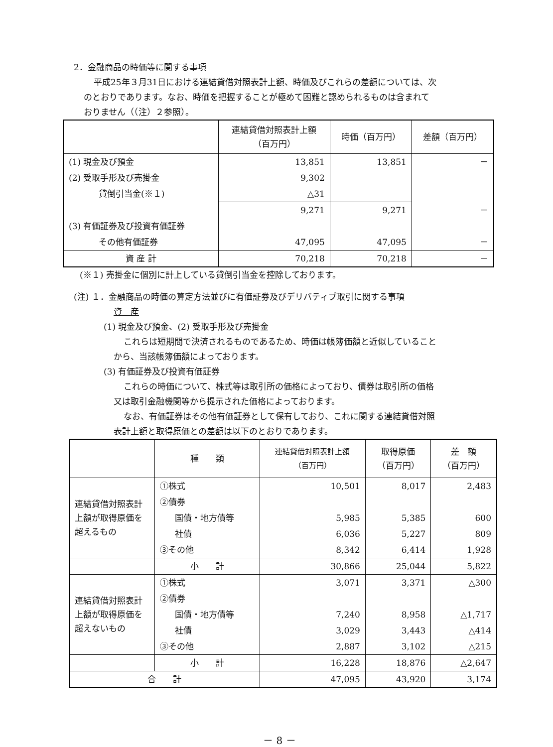2．金融商品の時価等に関する事項
平成25年３月31日における連結貸借対照表計上額、時価及びこれらの差額については、次
のとおりであります。なお、時価を把握することが極めて困難と認められるものは含まれて
おりません（（注）２参照）。
| | 連結貸借対照表計上額 （百万円） | 時価（百万円） | 差額（百万円） |
| --- | --- | --- | --- |
| (1) 現金及び預金 | 13,851 | 13,851 | － |
| (2) 受取手形及び売掛金 | 9,302 | | |
| 貸倒引当金(※１) | △31 | | |
| | 9,271 | 9,271 | － |
| (3) 有価証券及び投資有価証券 | | | |
| その他有価証券 | 47,095 | 47,095 | － |
| 資 産 計 | 70,218 | 70,218 | － |
(※１) 売掛金に個別に計上している貸倒引当金を控除しております。
(注) １．金融商品の時価の算定方法並びに有価証券及びデリバティブ取引に関する事項
資　産
(1) 現金及び預金、(2) 受取手形及び売掛金
これらは短期間で決済されるものであるため、時価は帳簿価額と近似していること
から、当該帳簿価額によっております。
(3) 有価証券及び投資有価証券
これらの時価について、株式等は取引所の価格によっており、債券は取引所の価格
又は取引金融機関等から提示された価格によっております。
なお、有価証券はその他有価証券として保有しており、これに関する連結貸借対照
表計上額と取得原価との差額は以下のとおりであります。
| | 種 類 | 連結貸借対照表計上額 （百万円） | 取得原価 （百万円） | 差 額 （百万円） |
| --- | --- | --- | --- | --- |
| 連結貸借対照表計上額が取得原価を超えるもの | ①株式 | 10,501 | 8,017 | 2,483 |
| | ②債券 | | | |
| | 国債・地方債等 | 5,985 | 5,385 | 600 |
| | 社債 | 6,036 | 5,227 | 809 |
| | ③その他 | 8,342 | 6,414 | 1,928 |
| | 小 計 | 30,866 | 25,044 | 5,822 |
| 連結貸借対照表計上額が取得原価を超えないもの | ①株式 | 3,071 | 3,371 | △300 |
| | ②債券 | | | |
| | 国債・地方債等 | 7,240 | 8,958 | △1,717 |
| | 社債 | 3,029 | 3,443 | △414 |
| | ③その他 | 2,887 | 3,102 | △215 |
| | 小 計 | 16,228 | 18,876 | △2,647 |
| 合 計 | | 47,095 | 43,920 | 3,174 |
－ 8 －